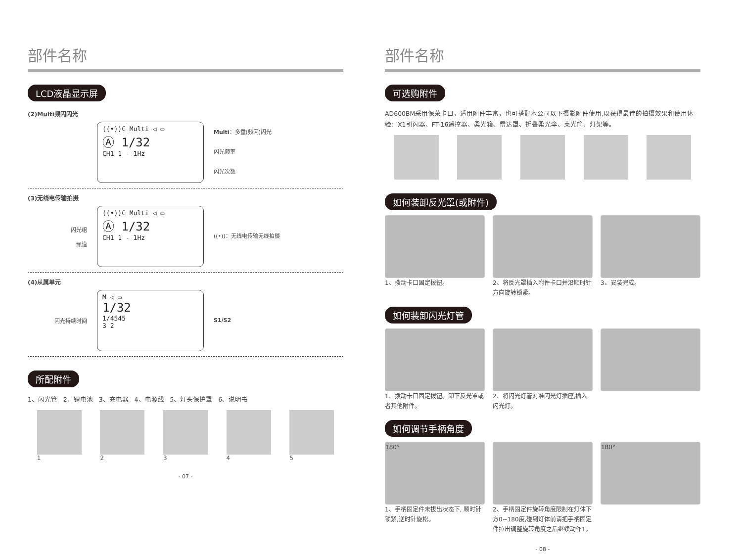部件名称
LCD液晶显示屏
(2)Multi频闪闪光
((•))C Multi ◁ ▭
Ⓐ 1/32
CH1 1 - 1Hz
Multi：多重(频闪)闪光
闪光频率
闪光次数
(3)无线电传输拍摄
闪光组
频道
((•))C Multi ◁ ▭
Ⓐ 1/32
CH1 1 - 1Hz
((•))：无线电传输无线拍摄
(4)从属单元
闪光持续时间
M ◁ ▭
1/32
1/4545
3 2
S1/S2
所配附件
1、闪光管 2、锂电池 3、充电器 4、电源线 5、灯头保护罩 6、说明书
1 2 3 4 5
- 07 -
部件名称
可选购附件
AD600BM采用保荣卡口，适用附件丰富，也可搭配本公司以下摄影附件使用,以获得最佳的拍摄效果和使用体验：X1引闪器、FT-16遥控器、柔光箱、雷达罩、折叠柔光伞、束光筒、灯架等。
如何装卸反光罩(或附件)
1、拨动卡口固定拨钮。 2、将反光罩插入附件卡口并沿顺时针方向旋转锁紧。
3、安装完成。
如何装卸闪光灯管
1、拨动卡口固定拨钮。卸下反光罩或者其他附件。
2、将闪光灯管对准闪光灯插座,插入闪光灯。
如何调节手柄角度
180°
1、手柄固定件未拔出状态下, 顺时针锁紧,逆时针旋松。
2、手柄固定件旋转角度限制在灯体下方0~180度,碰到灯体前请把手柄固定件拉出调整旋转角度之后继续动作1。
180°
- 08 -